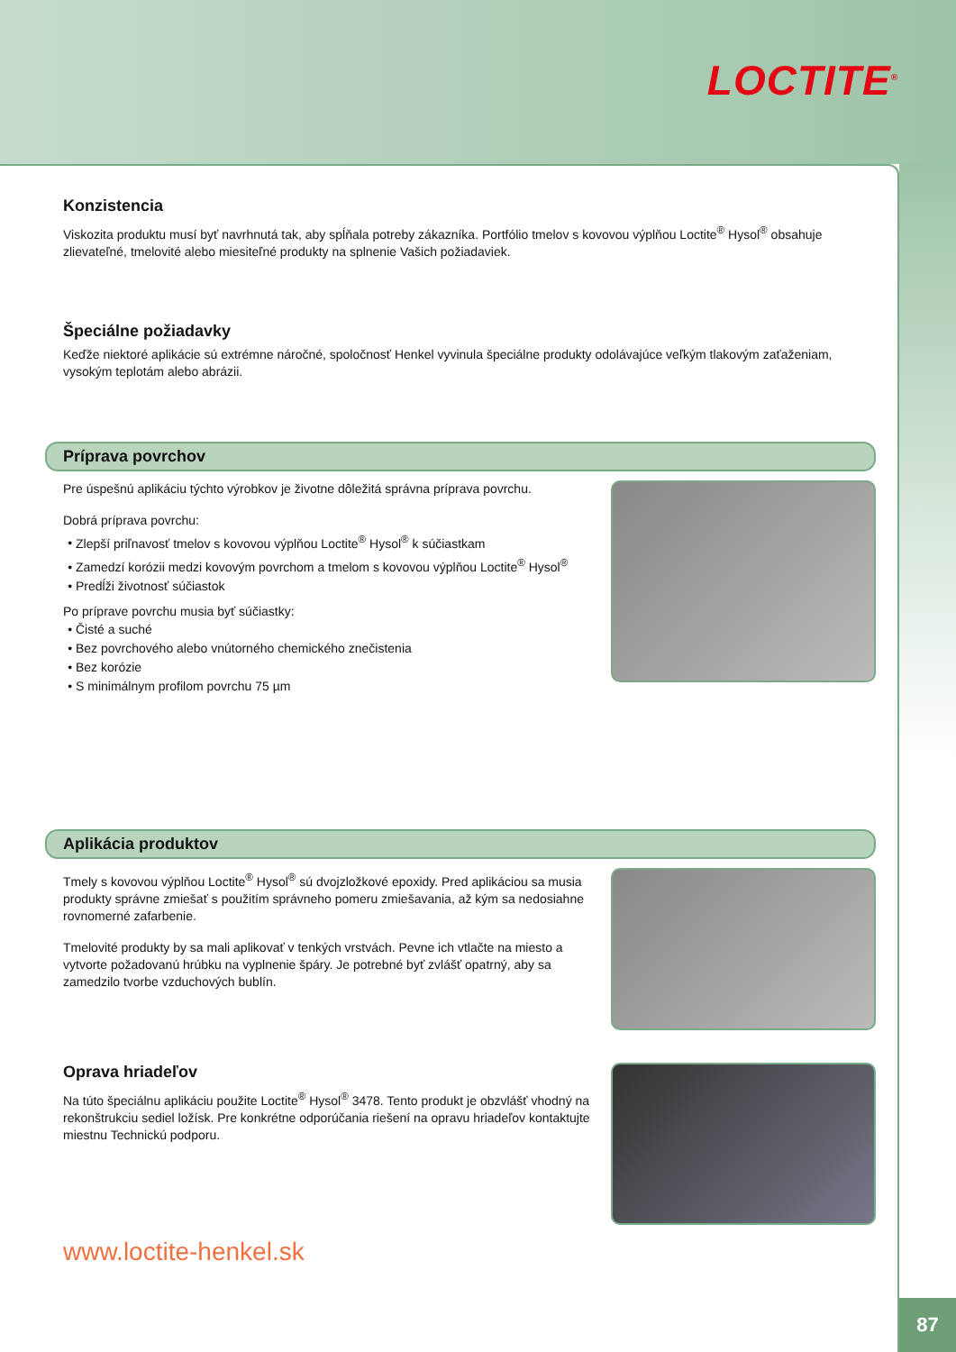LOCTITE<sup>®</sup>
Konzistencia
Viskozita produktu musí byť navrhnutá tak, aby spĺňala potreby zákazníka. Portfólio tmelov s kovovou výplňou Loctite<sup>®</sup> Hysol<sup>®</sup> obsahuje zlievateľné, tmelovité alebo miesiteľné produkty na splnenie Vašich požiadaviek.
Špeciálne požiadavky
Keďže niektoré aplikácie sú extrémne náročné, spoločnosť Henkel vyvinula špeciálne produkty odolávajúce veľkým tlakovým zaťaženiam, vysokým teplotám alebo abrázii.
Príprava povrchov
Pre úspešnú aplikáciu týchto výrobkov je životne dôležitá správna príprava povrchu.
Dobrá príprava povrchu:
Zlepší priľnavosť tmelov s kovovou výplňou Loctite<sup>®</sup> Hysol<sup>®</sup> k súčiastkam
Zamedzí korózii medzi kovovým povrchom a tmelom s kovovou výplňou Loctite<sup>®</sup> Hysol<sup>®</sup>
Predĺži životnosť súčiastok
Po príprave povrchu musia byť súčiastky:
Čisté a suché
Bez povrchového alebo vnútorného chemického znečistenia
Bez korózie
S minimálnym profilom povrchu 75 µm
Aplikácia produktov
Tmely s kovovou výplňou Loctite<sup>®</sup> Hysol<sup>®</sup> sú dvojzložkové epoxidy. Pred aplikáciou sa musia produkty správne zmiešať s použitím správneho pomeru zmiešavania, až kým sa nedosiahne rovnomerné zafarbenie.
Tmelovité produkty by sa mali aplikovať v tenkých vrstvách. Pevne ich vtlačte na miesto a vytvorte požadovanú hrúbku na vyplnenie špáry. Je potrebné byť zvlášť opatrný, aby sa zamedzilo tvorbe vzduchových bublín.
Oprava hriadeľov
Na túto špeciálnu aplikáciu použite Loctite<sup>®</sup> Hysol<sup>®</sup> 3478. Tento produkt je obzvlášť vhodný na rekonštrukciu sediel ložísk. Pre konkrétne odporúčania riešení na opravu hriadeľov kontaktujte miestnu Technickú podporu.
www.loctite-henkel.sk
87